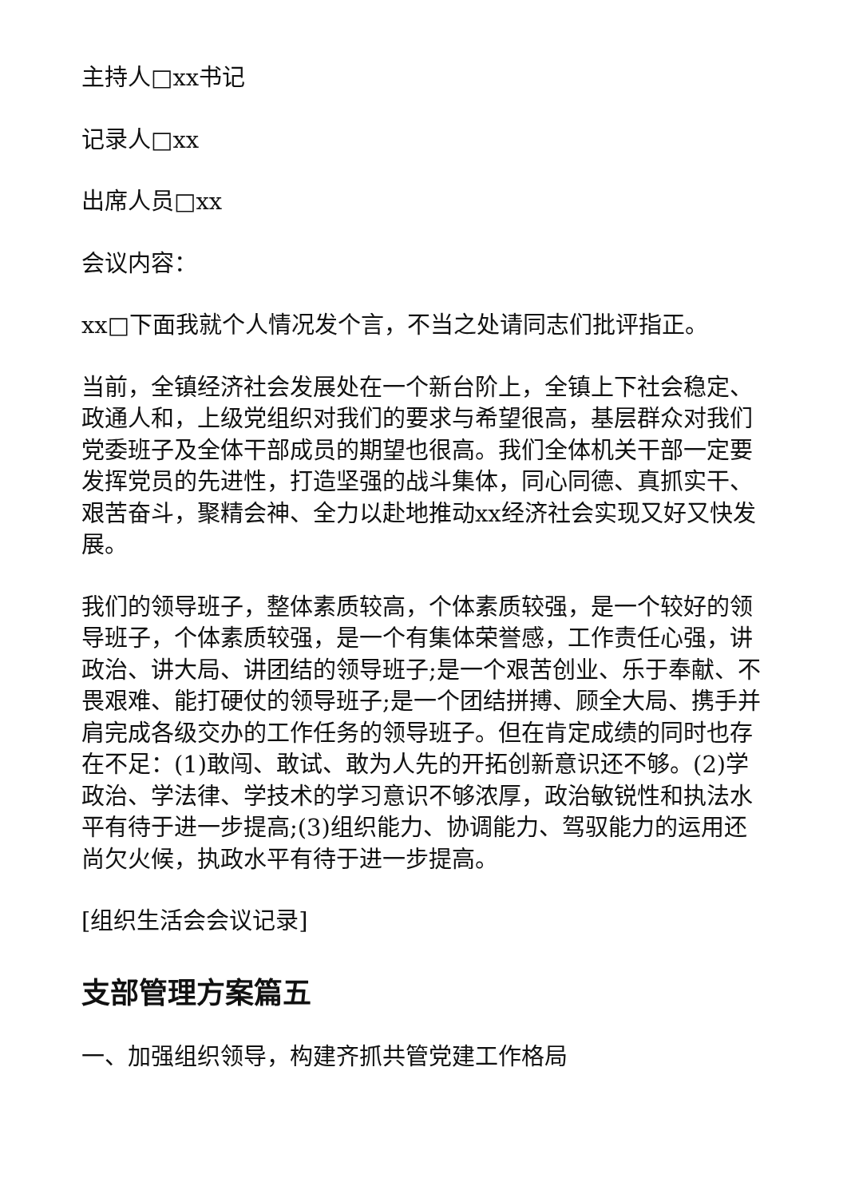主持人□xx书记
记录人□xx
出席人员□xx
会议内容：
xx□下面我就个人情况发个言，不当之处请同志们批评指正。
当前，全镇经济社会发展处在一个新台阶上，全镇上下社会稳定、政通人和，上级党组织对我们的要求与希望很高，基层群众对我们党委班子及全体干部成员的期望也很高。我们全体机关干部一定要发挥党员的先进性，打造坚强的战斗集体，同心同德、真抓实干、艰苦奋斗，聚精会神、全力以赴地推动xx经济社会实现又好又快发展。
我们的领导班子，整体素质较高，个体素质较强，是一个较好的领导班子，个体素质较强，是一个有集体荣誉感，工作责任心强，讲政治、讲大局、讲团结的领导班子;是一个艰苦创业、乐于奉献、不畏艰难、能打硬仗的领导班子;是一个团结拼搏、顾全大局、携手并肩完成各级交办的工作任务的领导班子。但在肯定成绩的同时也存在不足：(1)敢闯、敢试、敢为人先的开拓创新意识还不够。(2)学政治、学法律、学技术的学习意识不够浓厚，政治敏锐性和执法水平有待于进一步提高;(3)组织能力、协调能力、驾驭能力的运用还尚欠火候，执政水平有待于进一步提高。
[组织生活会会议记录]
支部管理方案篇五
一、加强组织领导，构建齐抓共管党建工作格局